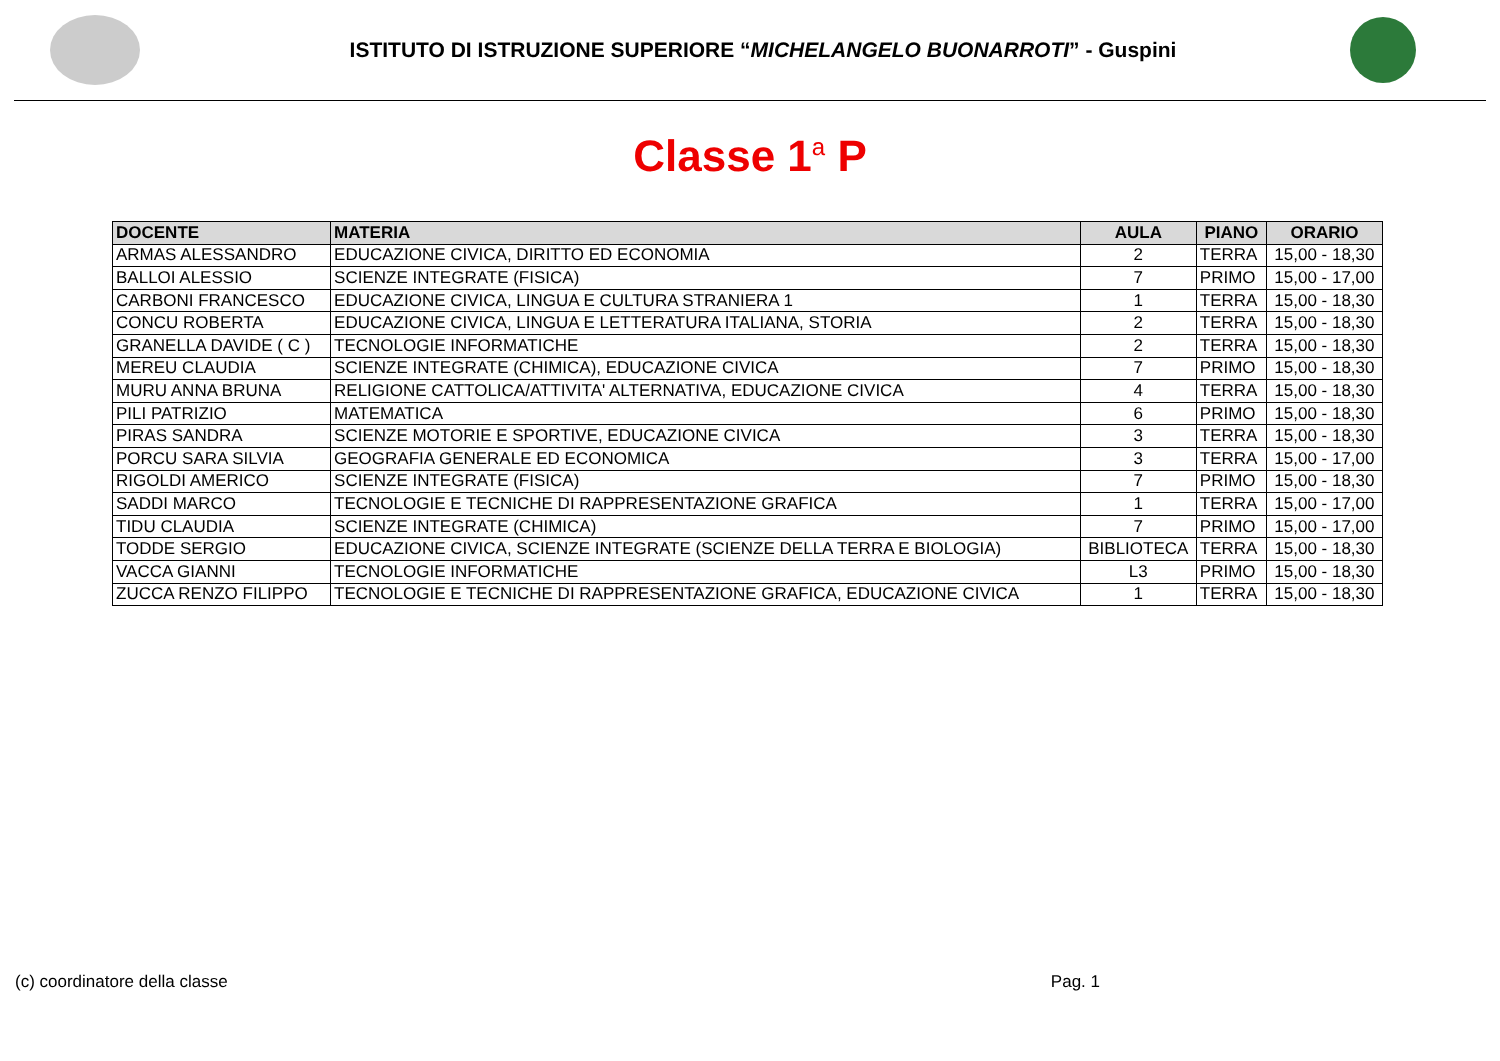ISTITUTO DI ISTRUZIONE SUPERIORE “MICHELANGELO BUONARROTI” - Guspini
Classe 1<sup>a</sup> P
| DOCENTE | MATERIA | AULA | PIANO | ORARIO |
| --- | --- | --- | --- | --- |
| ARMAS ALESSANDRO | EDUCAZIONE CIVICA, DIRITTO ED ECONOMIA | 2 | TERRA | 15,00 - 18,30 |
| BALLOI ALESSIO | SCIENZE INTEGRATE (FISICA) | 7 | PRIMO | 15,00 - 17,00 |
| CARBONI FRANCESCO | EDUCAZIONE CIVICA, LINGUA E CULTURA STRANIERA 1 | 1 | TERRA | 15,00 - 18,30 |
| CONCU ROBERTA | EDUCAZIONE CIVICA, LINGUA E LETTERATURA ITALIANA, STORIA | 2 | TERRA | 15,00 - 18,30 |
| GRANELLA DAVIDE ( C ) | TECNOLOGIE INFORMATICHE | 2 | TERRA | 15,00 - 18,30 |
| MEREU CLAUDIA | SCIENZE INTEGRATE (CHIMICA), EDUCAZIONE CIVICA | 7 | PRIMO | 15,00 - 18,30 |
| MURU ANNA BRUNA | RELIGIONE CATTOLICA/ATTIVITA' ALTERNATIVA, EDUCAZIONE CIVICA | 4 | TERRA | 15,00 - 18,30 |
| PILI PATRIZIO | MATEMATICA | 6 | PRIMO | 15,00 - 18,30 |
| PIRAS SANDRA | SCIENZE MOTORIE E SPORTIVE, EDUCAZIONE CIVICA | 3 | TERRA | 15,00 - 18,30 |
| PORCU SARA SILVIA | GEOGRAFIA GENERALE ED ECONOMICA | 3 | TERRA | 15,00 - 17,00 |
| RIGOLDI AMERICO | SCIENZE INTEGRATE (FISICA) | 7 | PRIMO | 15,00 - 18,30 |
| SADDI MARCO | TECNOLOGIE E TECNICHE DI RAPPRESENTAZIONE GRAFICA | 1 | TERRA | 15,00 - 17,00 |
| TIDU CLAUDIA | SCIENZE INTEGRATE (CHIMICA) | 7 | PRIMO | 15,00 - 17,00 |
| TODDE SERGIO | EDUCAZIONE CIVICA, SCIENZE INTEGRATE (SCIENZE DELLA TERRA E BIOLOGIA) | BIBLIOTECA | TERRA | 15,00 - 18,30 |
| VACCA GIANNI | TECNOLOGIE INFORMATICHE | L3 | PRIMO | 15,00 - 18,30 |
| ZUCCA RENZO FILIPPO | TECNOLOGIE E TECNICHE DI RAPPRESENTAZIONE GRAFICA, EDUCAZIONE CIVICA | 1 | TERRA | 15,00 - 18,30 |
(c) coordinatore della classe Pag. 1